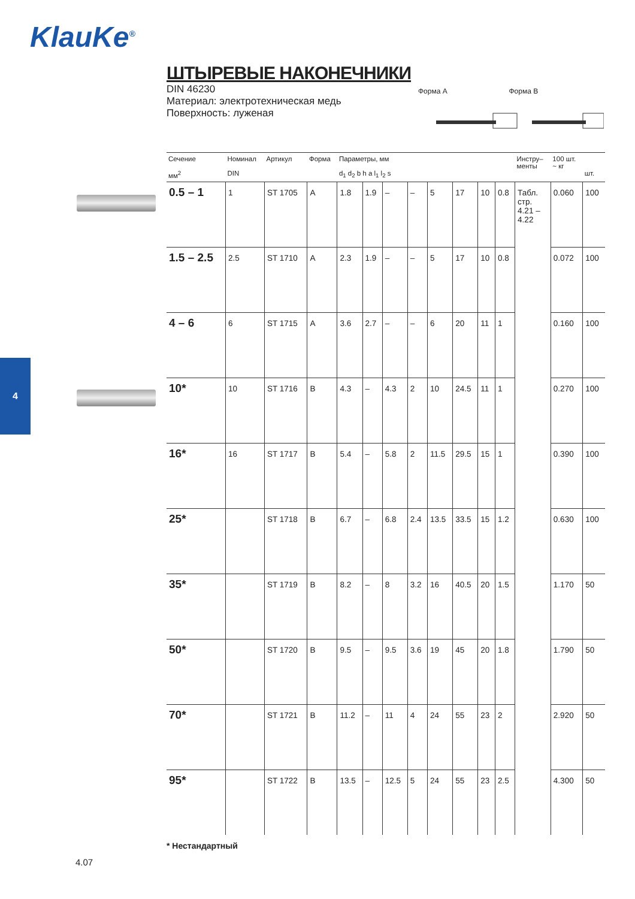KlauKe<sup>®</sup>
4
ШТЫРЕВЫЕ НАКОНЕЧНИКИ
DIN 46230
Материал: электротехническая медь
Поверхность: луженая
Форма A Форма B
| Сечение мм<sup>2</sup> | Номинал DIN | Артикул | Форма | Параметры, мм d<sub>1</sub> d<sub>2</sub> b h a l<sub>1</sub> l<sub>2</sub> s | | | | | | | | Инстру– менты | 100 шт. ~ кг | шт. |
| --- | --- | --- | --- | --- | --- | --- | --- | --- | --- | --- | --- | --- | --- | --- |
| 0.5 – 1 | 1 | ST 1705 | A | 1.8 | 1.9 | – | – | 5 | 17 | 10 | 0.8 | Табл. стр. 4.21 – 4.22 | 0.060 | 100 |
| 1.5 – 2.5 | 2.5 | ST 1710 | A | 2.3 | 1.9 | – | – | 5 | 17 | 10 | 0.8 | | 0.072 | 100 |
| 4 – 6 | 6 | ST 1715 | A | 3.6 | 2.7 | – | – | 6 | 20 | 11 | 1 | | 0.160 | 100 |
| 10* | 10 | ST 1716 | B | 4.3 | – | 4.3 | 2 | 10 | 24.5 | 11 | 1 | | 0.270 | 100 |
| 16* | 16 | ST 1717 | B | 5.4 | – | 5.8 | 2 | 11.5 | 29.5 | 15 | 1 | | 0.390 | 100 |
| 25* | | ST 1718 | B | 6.7 | – | 6.8 | 2.4 | 13.5 | 33.5 | 15 | 1.2 | | 0.630 | 100 |
| 35* | | ST 1719 | B | 8.2 | – | 8 | 3.2 | 16 | 40.5 | 20 | 1.5 | | 1.170 | 50 |
| 50* | | ST 1720 | B | 9.5 | – | 9.5 | 3.6 | 19 | 45 | 20 | 1.8 | | 1.790 | 50 |
| 70* | | ST 1721 | B | 11.2 | – | 11 | 4 | 24 | 55 | 23 | 2 | | 2.920 | 50 |
| 95* | | ST 1722 | B | 13.5 | – | 12.5 | 5 | 24 | 55 | 23 | 2.5 | | 4.300 | 50 |
* Нестандартный
4.07